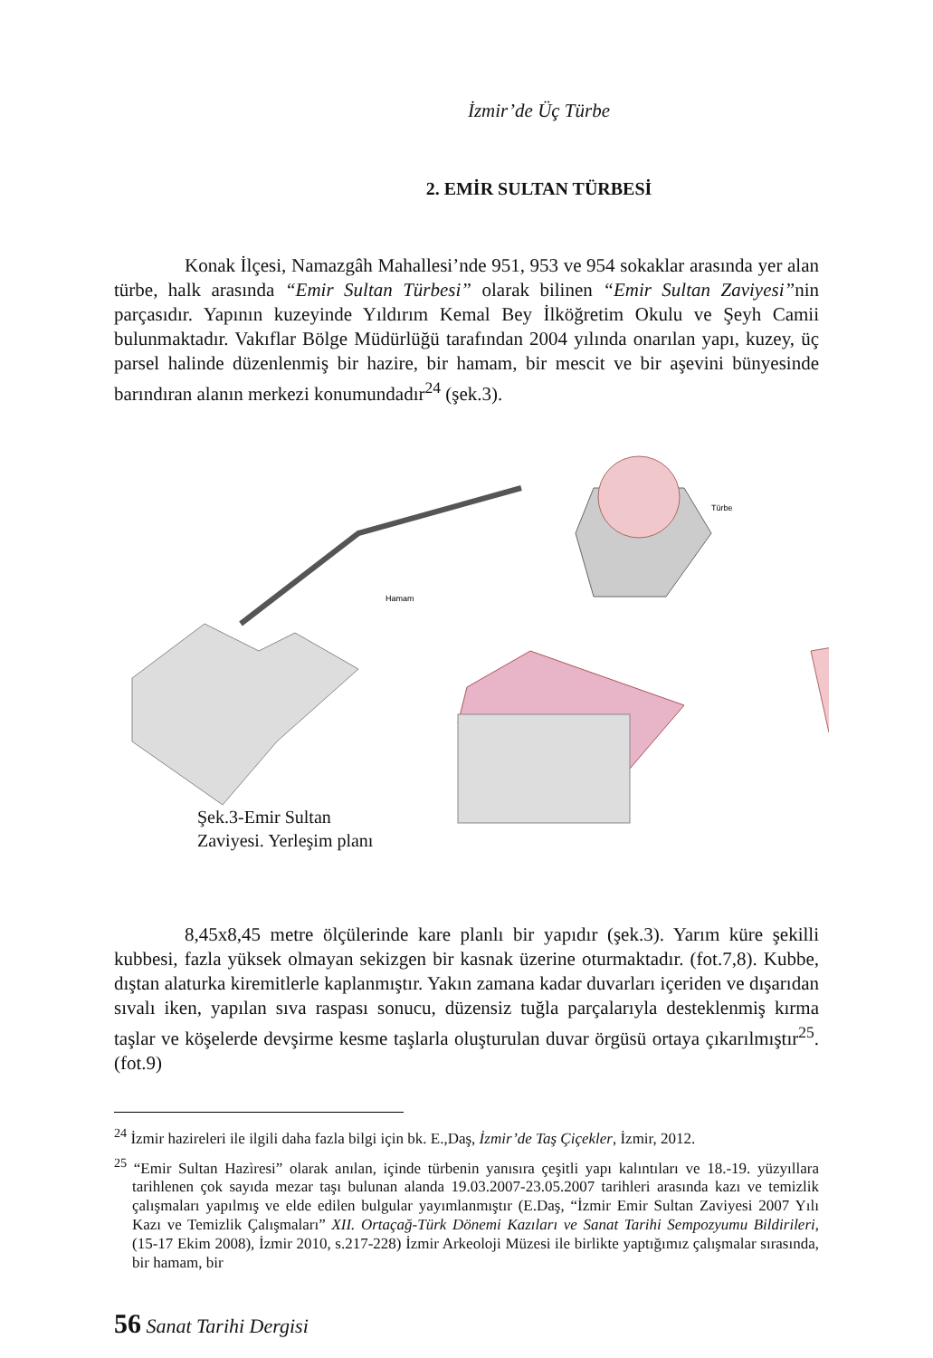İzmir’de Üç Türbe
2. EMİR SULTAN TÜRBESİ
Konak İlçesi, Namazgâh Mahallesi’nde 951, 953 ve 954 sokaklar arasında yer alan türbe, halk arasında “Emir Sultan Türbesi” olarak bilinen “Emir Sultan Zaviyesi”nin parçasıdır. Yapının kuzeyinde Yıldırım Kemal Bey İlköğretim Okulu ve Şeyh Camii bulunmaktadır. Vakıflar Bölge Müdürlüğü tarafından 2004 yılında onarılan yapı, kuzey, üç parsel halinde düzenlenmiş bir hazire, bir hamam, bir mescit ve bir aşevini bünyesinde barındıran alanın merkezi konumundadır<sup>24</sup> (şek.3).
Türbe
Hamam
Şek.3-Emir Sultan
Zaviyesi. Yerleşim planı
8,45x8,45 metre ölçülerinde kare planlı bir yapıdır (şek.3). Yarım küre şekilli kubbesi, fazla yüksek olmayan sekizgen bir kasnak üzerine oturmaktadır. (fot.7,8). Kubbe, dıştan alaturka kiremitlerle kaplanmıştır. Yakın zamana kadar duvarları içeriden ve dışarıdan sıvalı iken, yapılan sıva raspası sonucu, düzensiz tuğla parçalarıyla desteklenmiş kırma taşlar ve köşelerde devşirme kesme taşlarla oluşturulan duvar örgüsü ortaya çıkarılmıştır<sup>25</sup>. (fot.9)
<sup>24</sup> İzmir hazireleri ile ilgili daha fazla bilgi için bk. E.,Daş, İzmir’de Taş Çiçekler, İzmir, 2012.
<sup>25</sup> “Emir Sultan Hazìresi” olarak anılan, içinde türbenin yanısıra çeşitli yapı kalıntıları ve 18.-19. yüzyıllara tarihlenen çok sayıda mezar taşı bulunan alanda 19.03.2007-23.05.2007 tarihleri arasında kazı ve temizlik çalışmaları yapılmış ve elde edilen bulgular yayımlanmıştır (E.Daş, “İzmir Emir Sultan Zaviyesi 2007 Yılı Kazı ve Temizlik Çalışmaları” XII. Ortaçağ-Türk Dönemi Kazıları ve Sanat Tarihi Sempozyumu Bildirileri, (15-17 Ekim 2008), İzmir 2010, s.217-228) İzmir Arkeoloji Müzesi ile birlikte yaptığımız çalışmalar sırasında, bir hamam, bir
56 Sanat Tarihi Dergisi